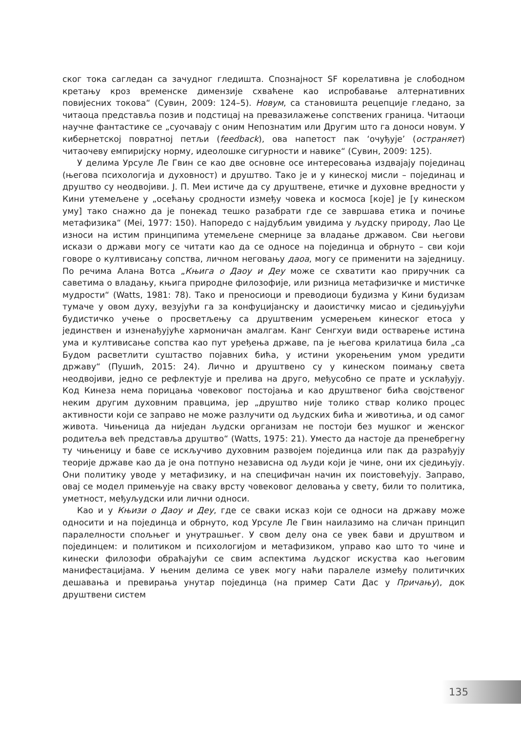ског тока сагледан са зачудног гледишта. Спознајност SF корелативна је слободном кретању кроз временске димензије схваћене као испробавање алтернативних повијесних токова“ (Сувин, 2009: 124–5). Новум, са становишта рецепције гледано, за читаоца представља позив и подстицај на превазилажење сопствених граница. Читаоци научне фантастике се „суочавају с оним Непознатим или Другим што га доноси новум. У кибернетској повратној петљи (feedback), ова напетост пак ‘очуђује’ (остраняет) читаочеву емпиријску норму, идеолошке сигурности и навике“ (Сувин, 2009: 125).
У делима Урсуле Ле Гвин се као две основне осе интересовања издвајају појединац (његова психологија и духовност) и друштво. Тако је и у кинеској мисли – појединац и друштво су неодвојиви. Ј. П. Меи истиче да су друштвене, етичке и духовне вредности у Кини утемељене у „осећању сродности између човека и космоса [које] је [у кинеском уму] тако снажно да је понекад тешко разабрати где се завршава етика и почиње метафизика“ (Mei, 1977: 150). Напоредо с најдубљим увидима у људску природу, Лао Це износи на истим принципима утемељене смернице за владање државом. Сви његови искази о држави могу се читати као да се односе на појединца и обрнуто – сви који говоре о култивисању сопства, личном неговању даоа, могу се применити на заједницу. По речима Алана Вотса „Књига о Даоу и Деу може се схватити као приручник са саветима о владању, књига природне филозофије, или ризница метафизичке и мистичке мудрости“ (Watts, 1981: 78). Тако и преносиоци и преводиоци будизма у Кини будизам тумаче у овом духу, везујући га за конфуцијанску и даоистичку мисао и сједињујући будистичко учење о просветљењу са друштвеним усмерењем кинеског етоса у јединствен и изненађујуће хармоничан амалгам. Канг Сенгхуи види остварење истина ума и култивисање сопства као пут уређења државе, па је његова крилатица била „са Будом расветлити суштаство појавних бића, у истини укорењеним умом уредити државу“ (Пушић, 2015: 24). Лично и друштвено су у кинеском поимању света неодвојиви, једно се рефлектује и прелива на друго, међусобно се прате и усклађују. Код Кинеза нема порицања човековог постојања и као друштвеног бића својственог неким другим духовним правцима, јер „друштво није толико ствар колико процес активности који се заправо не може разлучити од људских бића и животиња, и од самог живота. Чињеница да ниједан људски организам не постоји без мушког и женског родитеља већ представља друштво“ (Watts, 1975: 21). Уместо да настоје да пренебрегну ту чињеницу и баве се искључиво духовним развојем појединца или пак да разрађују теорије државе као да је она потпуно независна од људи који је чине, они их сједињују. Они политику уводе у метафизику, и на специфичан начин их поистовећују. Заправо, овај се модел примењује на сваку врсту човековог деловања у свету, били то политика, уметност, међуљудски или лични односи.
Као и у Књизи о Даоу и Деу, где се сваки исказ који се односи на државу може односити и на појединца и обрнуто, код Урсуле Ле Гвин наилазимо на сличан принцип паралелности спољњег и унутрашњег. У свом делу она се увек бави и друштвом и појединцем: и политиком и психологијом и метафизиком, управо као што то чине и кинески филозофи обраћајући се свим аспектима људског искуства као његовим манифестацијама. У њеним делима се увек могу наћи паралеле између политичких дешавања и превирања унутар појединца (на пример Сати Дас у Причању), док друштвени систем
135